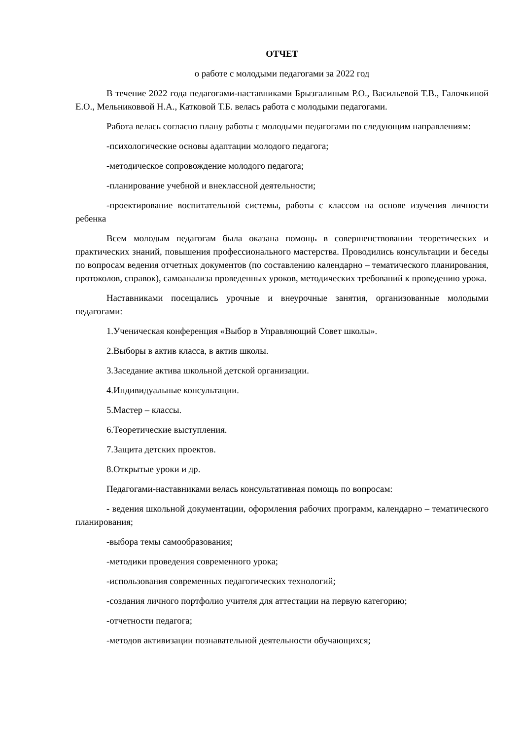ОТЧЕТ
о работе с молодыми педагогами за 2022 год
В течение 2022 года педагогами-наставниками Брызгалиным Р.О., Васильевой Т.В., Галочкиной Е.О., Мельниковвой Н.А., Катковой Т.Б. велась работа с молодыми педагогами.
Работа велась согласно плану работы с молодыми педагогами по следующим направлениям:
-психологические основы адаптации молодого педагога;
-методическое сопровождение молодого педагога;
-планирование учебной и внеклассной деятельности;
-проектирование воспитательной системы, работы с классом на основе изучения личности ребенка
Всем молодым педагогам была оказана помощь в совершенствовании теоретических и практических знаний, повышения профессионального мастерства. Проводились консультации и беседы по вопросам ведения отчетных документов (по составлению календарно – тематического планирования, протоколов, справок), самоанализа проведенных уроков, методических требований к проведению урока.
Наставниками посещались урочные и внеурочные занятия, организованные молодыми педагогами:
1.Ученическая конференция «Выбор в Управляющий Совет школы».
2.Выборы в актив класса, в актив школы.
3.Заседание актива школьной детской организации.
4.Индивидуальные консультации.
5.Мастер – классы.
6.Теоретические выступления.
7.Защита детских проектов.
8.Открытые уроки и др.
Педагогами-наставниками велась консультативная помощь по вопросам:
- ведения школьной документации, оформления рабочих программ, календарно – тематического планирования;
-выбора темы самообразования;
-методики проведения современного урока;
-использования современных педагогических технологий;
-создания личного портфолио учителя для аттестации на первую категорию;
-отчетности педагога;
-методов активизации познавательной деятельности обучающихся;